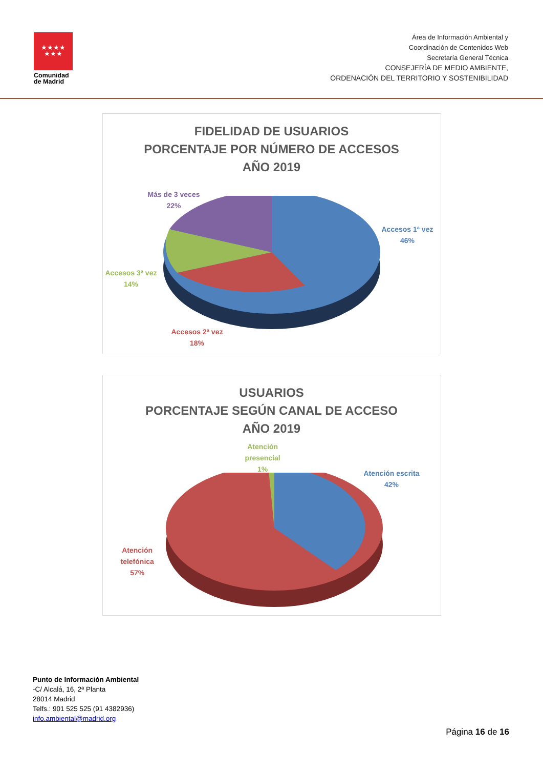★★★★
★★★
Comunidad
de Madrid
Área de Información Ambiental y
Coordinación de Contenidos Web
Secretaría General Técnica
CONSEJERÍA DE MEDIO AMBIENTE,
ORDENACIÓN DEL TERRITORIO Y SOSTENIBILIDAD
FIDELIDAD DE USUARIOS
PORCENTAJE POR NÚMERO DE ACCESOS
AÑO 2019
Más de 3 veces
22%
Accesos 1ª vez
46%
Accesos 3ª vez
14%
Accesos 2ª vez
18%
USUARIOS
PORCENTAJE SEGÚN CANAL DE ACCESO
AÑO 2019
Atención
presencial
1%
Atención escrita
42%
Atención
telefónica
57%
Punto de Información Ambiental
-C/ Alcalá, 16, 2ª Planta
28014 Madrid
Telfs.: 901 525 525 (91 4382936)
info.ambiental@madrid.org
Página 16 de 16